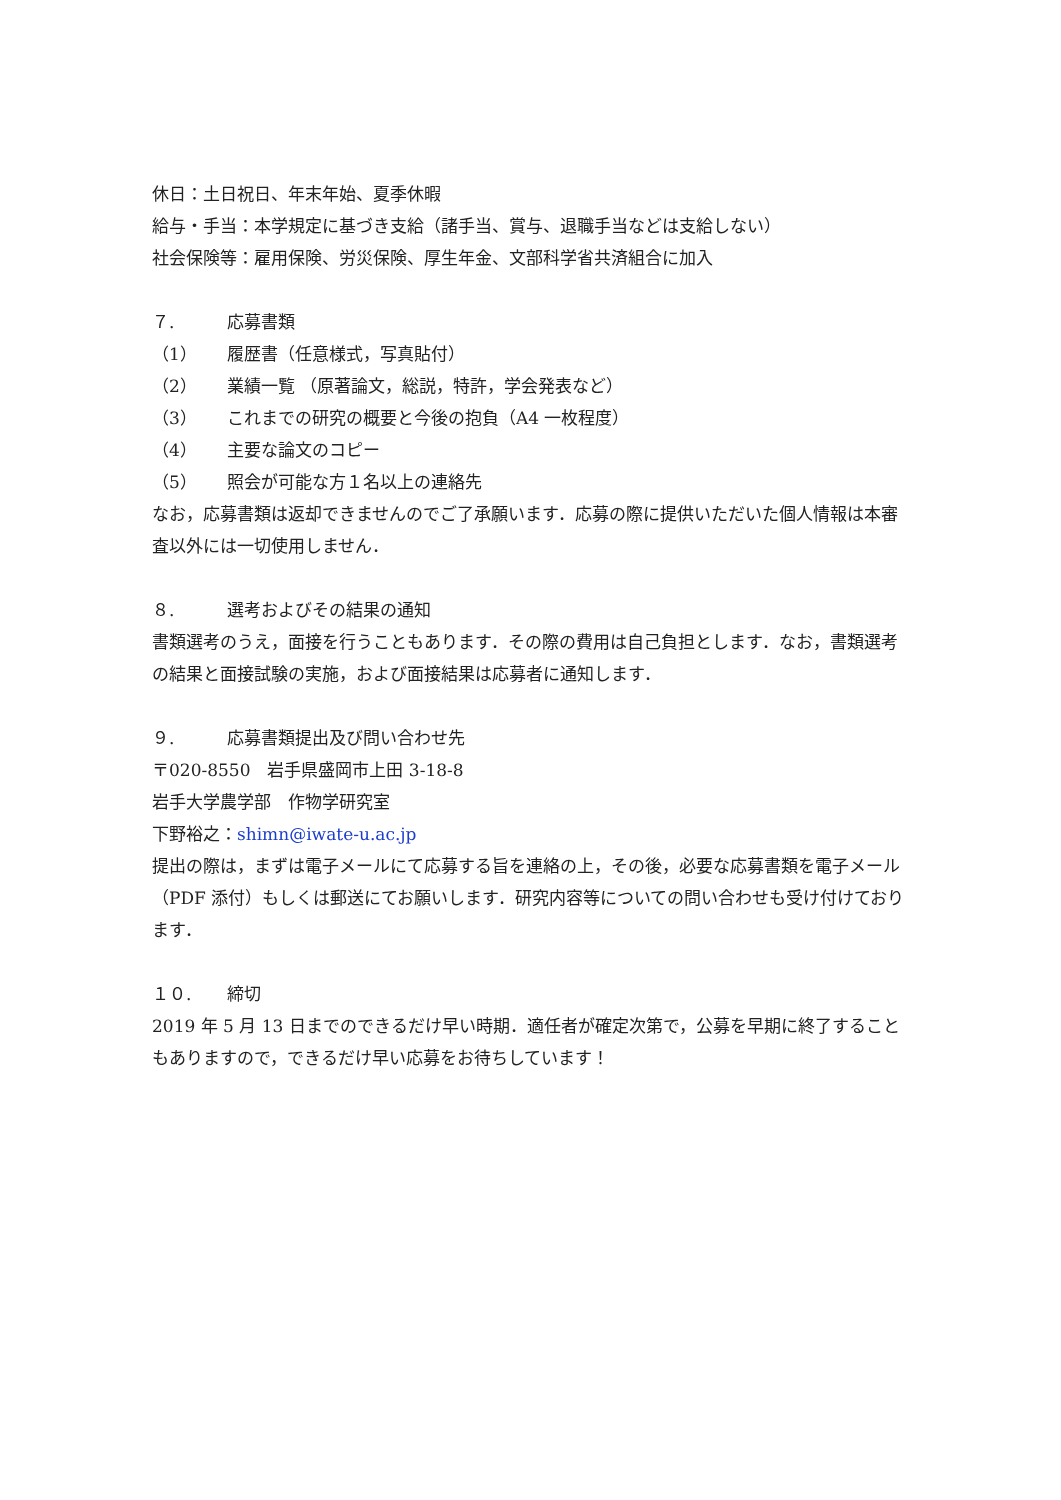休日：土日祝日、年末年始、夏季休暇
給与・手当：本学規定に基づき支給（諸手当、賞与、退職手当などは支給しない）
社会保険等：雇用保険、労災保険、厚生年金、文部科学省共済組合に加入
７. 応募書類
（1） 履歴書（任意様式，写真貼付）
（2） 業績一覧 （原著論文，総説，特許，学会発表など）
（3） これまでの研究の概要と今後の抱負（A4 一枚程度）
（4） 主要な論文のコピー
（5） 照会が可能な方１名以上の連絡先
なお，応募書類は返却できませんのでご了承願います．応募の際に提供いただいた個人情報は本審査以外には一切使用しません．
８. 選考およびその結果の通知
書類選考のうえ，面接を行うこともあります．その際の費用は自己負担とします．なお，書類選考の結果と面接試験の実施，および面接結果は応募者に通知します．
９. 応募書類提出及び問い合わせ先
〒020-8550　岩手県盛岡市上田 3-18-8
岩手大学農学部　作物学研究室
下野裕之：shimn@iwate-u.ac.jp
提出の際は，まずは電子メールにて応募する旨を連絡の上，その後，必要な応募書類を電子メール（PDF 添付）もしくは郵送にてお願いします．研究内容等についての問い合わせも受け付けております．
１０. 締切
2019 年 5 月 13 日までのできるだけ早い時期．適任者が確定次第で，公募を早期に終了することもありますので，できるだけ早い応募をお待ちしています！